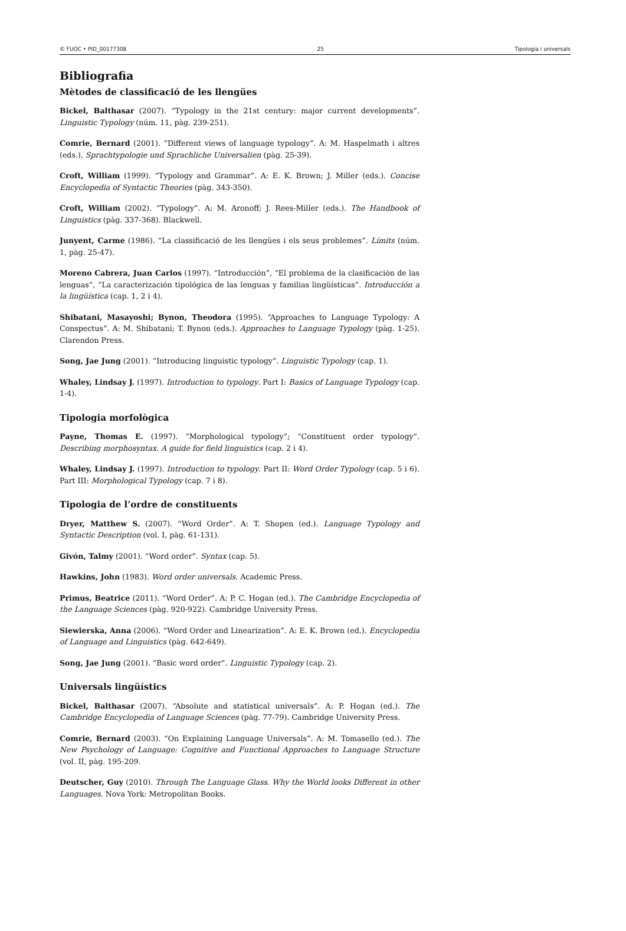© FUOC • PID_00177308 25 Tipologia i universals
Bibliografia
Mètodes de classificació de les llengües
Bickel, Balthasar (2007). “Typology in the 21st century: major current developments”. Linguistic Typology (núm. 11, pàg. 239-251).
Comrie, Bernard (2001). “Different views of language typology”. A: M. Haspelmath i altres (eds.). Sprachtypologie und Sprachliche Universalien (pàg. 25-39).
Croft, William (1999). “Typology and Grammar”. A: E. K. Brown; J. Miller (eds.). Concise Encyclopedia of Syntactic Theories (pàg. 343-350).
Croft, William (2002). “Typology”. A: M. Aronoff; J. Rees-Miller (eds.). The Handbook of Linguistics (pàg. 337-368). Blackwell.
Junyent, Carme (1986). “La classificació de les llengües i els seus problemes”. Límits (núm. 1, pàg. 25-47).
Moreno Cabrera, Juan Carlos (1997). “Introducción”, “El problema de la clasificación de las lenguas”, “La caracterización tipológica de las lenguas y familias lingüísticas”. Introducción a la lingüística (cap. 1, 2 i 4).
Shibatani, Masayoshi; Bynon, Theodora (1995). “Approaches to Language Typology: A Conspectus”. A: M. Shibatani; T. Bynon (eds.). Approaches to Language Typology (pàg. 1-25). Clarendon Press.
Song, Jae Jung (2001). “Introducing linguistic typology”. Linguistic Typology (cap. 1).
Whaley, Lindsay J. (1997). Introduction to typology. Part I: Basics of Language Typology (cap. 1-4).
Tipologia morfològica
Payne, Thomas E. (1997). “Morphological typology”; “Constituent order typology”. Describing morphosyntax. A guide for field linguistics (cap. 2 i 4).
Whaley, Lindsay J. (1997). Introduction to typology. Part II: Word Order Typology (cap. 5 i 6). Part III: Morphological Typology (cap. 7 i 8).
Tipologia de l’ordre de constituents
Dryer, Matthew S. (2007). “Word Order”. A: T. Shopen (ed.). Language Typology and Syntactic Description (vol. I, pàg. 61-131).
Givón, Talmy (2001). “Word order”. Syntax (cap. 5).
Hawkins, John (1983). Word order universals. Academic Press.
Primus, Beatrice (2011). “Word Order”. A: P. C. Hogan (ed.). The Cambridge Encyclopedia of the Language Sciences (pàg. 920-922). Cambridge University Press.
Siewierska, Anna (2006). “Word Order and Linearization”. A: E. K. Brown (ed.). Encyclopedia of Language and Linguistics (pàg. 642-649).
Song, Jae Jung (2001). “Basic word order”. Linguistic Typology (cap. 2).
Universals lingüístics
Bickel, Balthasar (2007). “Absolute and statistical universals”. A: P. Hogan (ed.). The Cambridge Encyclopedia of Language Sciences (pàg. 77-79). Cambridge University Press.
Comrie, Bernard (2003). “On Explaining Language Universals”. A: M. Tomasello (ed.). The New Psychology of Language: Cognitive and Functional Approaches to Language Structure (vol. II, pàg. 195-209.
Deutscher, Guy (2010). Through The Language Glass. Why the World looks Different in other Languages. Nova York: Metropolitan Books.